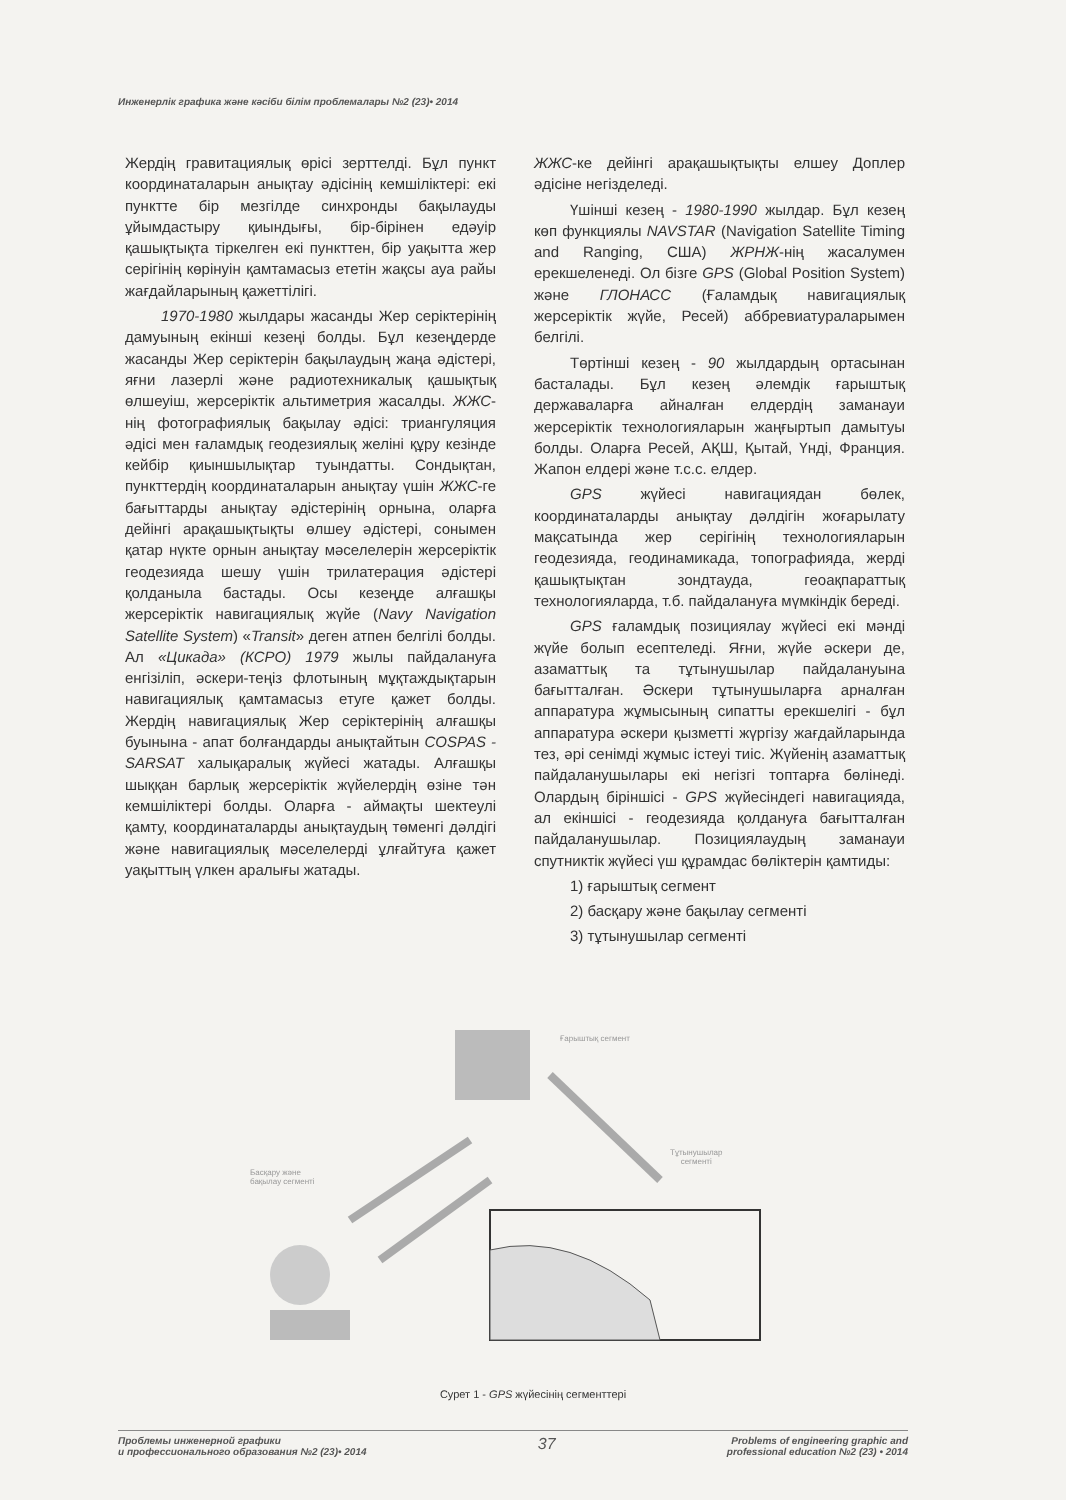Инженерлік графика және кәсіби білім проблемалары №2 (23)• 2014
Жердің гравитациялық өрісі зерттелді. Бұл пункт координаталарын анықтау әдісінің кемшіліктері: екі пунктте бір мезгілде синхронды бақылауды ұйымдастыру қиындығы, бір-бірінен едәуір қашықтықта тіркелген екі пункттен, бір уақытта жер серігінің көрінуін қамтамасыз ететін жақсы ауа райы жағдайларының қажеттілігі.
1970-1980 жылдары жасанды Жер серіктерінің дамуының екінші кезеңі болды. Бұл кезеңдерде жасанды Жер серіктерін бақылаудың жаңа әдістері, яғни лазерлі және радиотехникалық қашықтық өлшеуіш, жерсеріктік альтиметрия жасалды. ЖЖС-нің фотографиялық бақылау әдісі: триангуляция әдісі мен ғаламдық геодезиялық желіні құру кезінде кейбір қиыншылықтар туындатты. Сондықтан, пункттердің координаталарын анықтау үшін ЖЖС-ге бағыттарды анықтау әдістерінің орнына, оларға дейінгі арақашықтықты өлшеу әдістері, сонымен қатар нүкте орнын анықтау мәселелерін жерсеріктік геодезияда шешу үшін трилатерация әдістері қолданыла бастады. Осы кезеңде алғашқы жерсеріктік навигациялық жүйе (Navy Navigation Satellite System) «Transit» деген атпен белгілі болды. Ал «Цикада» (КСРО) 1979 жылы пайдалануға енгізіліп, әскери-теңіз флотының мұқтаждықтарын навигациялық қамтамасыз етуге қажет болды. Жердің навигациялық Жер серіктерінің алғашқы буынына - апат болғандарды анықтайтын COSPAS - SARSAT халықаралық жүйесі жатады. Алғашқы шыққан барлық жерсеріктік жүйелердің өзіне тән кемшіліктері болды. Оларға - аймақты шектеулі қамту, координаталарды анықтаудың төменгі дәлдігі және навигациялық мәселелерді ұлғайтуға қажет уақыттың үлкен аралығы жатады.
ЖЖС-ке дейінгі арақашықтықты елшеу Доплер әдісіне негізделеді.
Үшінші кезең - 1980-1990 жылдар. Бұл кезең көп функциялы NAVSTAR (Navigation Satellite Timing and Ranging, США) ЖРНЖ-нің жасалумен ерекшеленеді. Ол бізге GPS (Global Position System) және ГЛОНАСС (Ғаламдық навигациялық жерсеріктік жүйе, Ресей) аббревиатураларымен белгілі.
Төртінші кезең - 90 жылдардың ортасынан басталады. Бұл кезең әлемдік ғарыштық державаларға айналған елдердің заманауи жерсеріктік технологияларын жаңғыртып дамытуы болды. Оларға Ресей, АҚШ, Қытай, Үнді, Франция. Жапон елдері және т.с.с. елдер.
GPS жүйесі навигациядан бөлек, координаталарды анықтау дәлдігін жоғарылату мақсатында жер серігінің технологияларын геодезияда, геодинамикада, топографияда, жерді қашықтықтан зондтауда, геоақпараттық технологияларда, т.б. пайдалануға мүмкіндік береді.
GPS ғаламдық позициялау жүйесі екі мәнді жүйе болып есептеледі. Яғни, жүйе әскери де, азаматтық та тұтынушылар пайдалануына бағытталған. Әскери тұтынушыларға арналған аппаратура жұмысының сипатты ерекшелігі - бұл аппаратура әскери қызметті жүргізу жағдайларында тез, әрі сенімді жұмыс істеуі тиіс. Жүйенің азаматтық пайдаланушылары екі негізгі топтарға бөлінеді. Олардың біріншісі - GPS жүйесіндегі навигацияда, ал екіншісі - геодезияда қолдануға бағытталған пайдаланушылар. Позициялаудың заманауи спутниктік жүйесі үш құрамдас бөліктерін қамтиды:
1) ғарыштық сегмент
2) басқару және бақылау сегменті
3) тұтынушылар сегменті
Ғарыштық сегмент
Басқару және
бақылау сегменті
Тұтынушылар
сегменті
Сурет 1 - GPS жүйесінің сегменттері
Проблемы инженерной графики
и профессионального образования №2 (23)• 2014
37
Problems of engineering graphic and
professional education №2 (23) • 2014